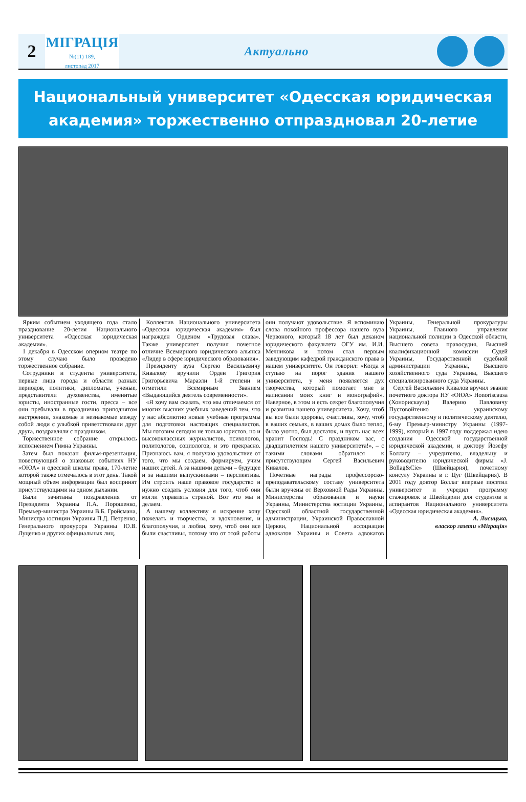2
МІГРАЦІЯ
№(11) 189,
листопад 2017
Актуально
Национальный университет «Одесская юридическая академия» торжественно отпраздновал 20-летие
Ярким событием уходящего года стало празднование 20-летия Национального университета «Одесская юридическая академия».
1 декабря в Одесском оперном театре по этому случаю было проведено торжественное собрание.
Сотрудники и студенты университета, первые лица города и области разных периодов, политики, дипломаты, ученые, представители духовенства, именитые юристы, иностранные гости, пресса – все они пребывали в празднично приподнятом настроении, знакомые и незнакомые между собой люди с улыбкой приветствовали друг друга, поздравляли с праздником.
Торжественное собрание открылось исполнением Гимна Украины.
Затем был показан фильм-презентация, повествующий о знаковых событиях НУ «ОЮА» и одесской школы права, 170-летие которой также отмечалось в этот день. Такой мощный объем информации был воспринят присутствующими на одном дыхании.
Были зачитаны поздравления от Президента Украины П.А. Порошенко, Премьер-министра Украины В.Б. Гройсмана, Министра юстиции Украины П.Д. Петренко, Генерального прокурора Украины Ю.В. Луценко и других официальных лиц.
Коллектив Национального университета «Одесская юридическая академия» был награжден Орденом «Трудовая слава». Также университет получил почетное отличие Всемирного юридического альянса «Лидер в сфере юридического образования».
Президенту вуза Сергею Васильевичу Кивалову вручили Орден Григория Григорьевича Маразли 1-й степени и отметили Всемирным Званием «Выдающийся деятель современности».
«Я хочу вам сказать, что мы отличаемся от многих высших учебных заведений тем, что у нас абсолютно новые учебные программы для подготовки настоящих специалистов. Мы готовим сегодня не только юристов, но и высококлассных журналистов, психологов, политологов, социологов, и это прекрасно. Признаюсь вам, я получаю удовольствие от того, что мы создаем, формируем, учим наших детей. А за нашими детьми – будущее и за нашими выпускниками – перспектива. Им строить наше правовое государство и нужно создать условия для того, чтоб они могли управлять страной. Вот это мы и делаем.
А нашему коллективу я искренне хочу пожелать и творчества, и вдохновения, и благополучия, и любви, хочу, чтоб они все были счастливы, потому что от этой работы они получают удовольствие. Я вспоминаю слова покойного профессора нашего вуза Червоного, который 18 лет был деканом юридического факультета ОГУ им. И.И. Мечникова и потом стал первым заведующим кафедрой гражданского права в нашем университете. Он говорил: «Когда я ступаю на порог здания нашего университета, у меня появляется дух творчества, который помогает мне в написании моих книг и монографий». Наверное, в этом и есть секрет благополучия и развития нашего университета. Хочу, чтоб вы все были здоровы, счастливы, хочу, чтоб в ваших семьях, в ваших домах было тепло, было уютно, был достаток, и пусть нас всех хранит Господь! С праздником вас, с двадцатилетием нашего университета!», – с такими словами обратился к присутствующим Сергей Васильевич Кивалов.
Почетные награды профессорско-преподавательскому составу университета были вручены от Верховной Рады Украины, Министерства образования и науки Украины, Министерства юстиции Украины, Одесской областной государственной администрации, Украинской Православной Церкви, Национальной ассоциации адвокатов Украины и Совета адвокатов Украины, Генеральной прокуратуры Украины, Главного управления национальной полиции в Одесской области, Высшего совета правосудия, Высшей квалификационной комиссии Судей Украины, Государственной судебной администрации Украины, Высшего хозяйственного суда Украины, Высшего специализированного суда Украины.
Сергей Васильевич Кивалов вручил звание почетного доктора НУ «ОЮА» Honoriscausa (Хонорискауза) Валерию Павловичу Пустовойтенко – украинскому государственному и политическому деятелю, 6-му Премьер-министру Украины (1997-1999), который в 1997 году поддержал идею создания Одесской государственной юридической академии, и доктору Йозефу Боллагу – учредителю, владельцу и руководителю юридической фирмы «J. Bollag&Cie» (Швейцария), почетному консулу Украины в г. Цуг (Швейцария). В 2001 году доктор Боллаг впервые посетил университет и учредил программу стажировок в Швейцарии для студентов и аспирантов Национального университета «Одесская юридическая академия».
А. Лисицька,
власкор газети «Міграція»